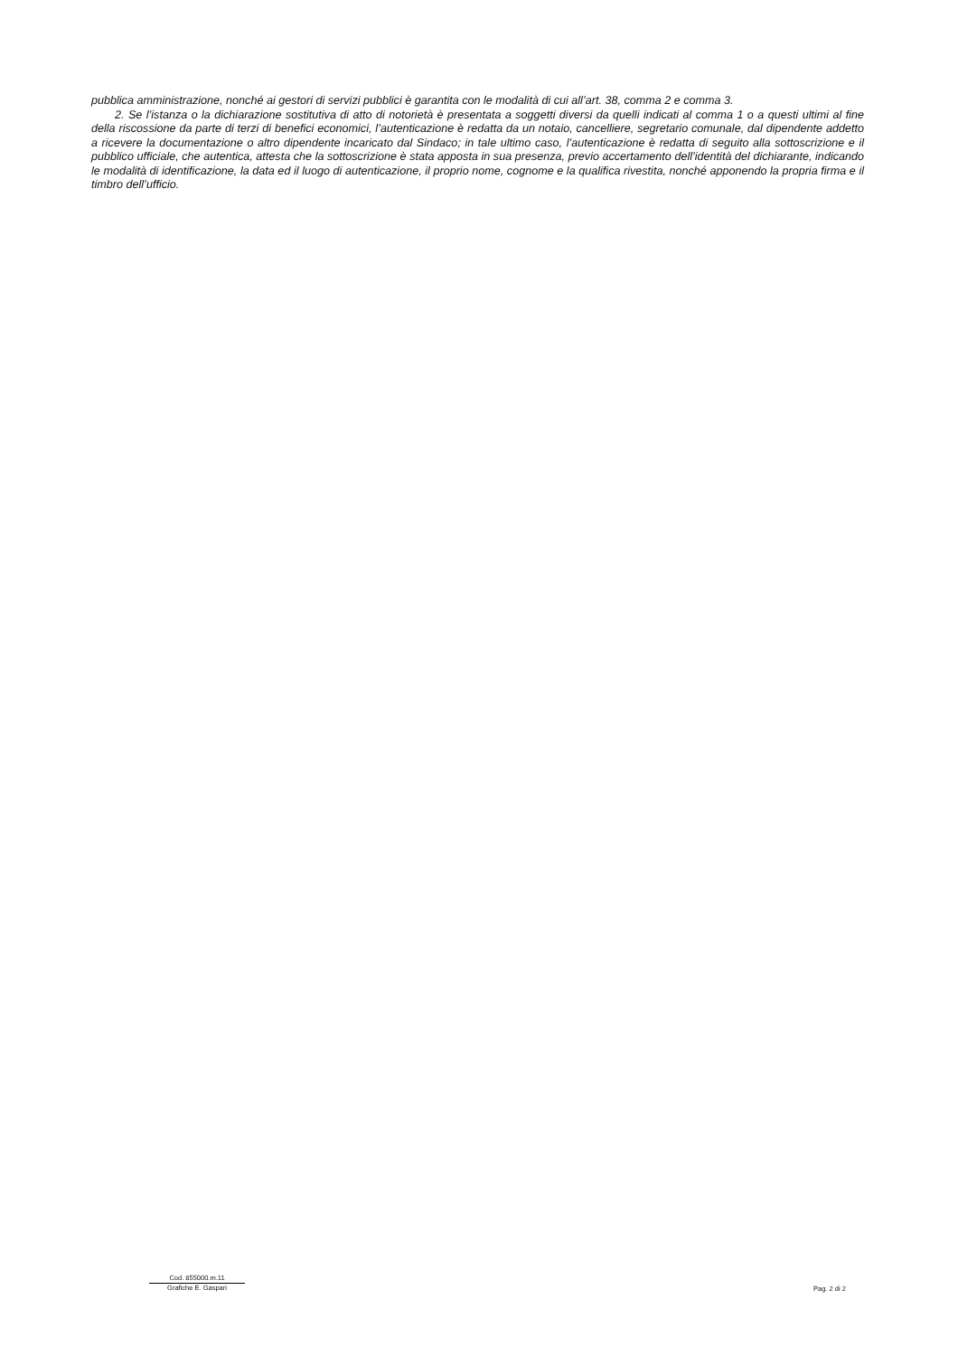pubblica amministrazione, nonché ai gestori di servizi pubblici è garantita con le modalità di cui all’art. 38, comma 2 e comma 3.
2. Se l’istanza o la dichiarazione sostitutiva di atto di notorietà è presentata a soggetti diversi da quelli indicati al comma 1 o a questi ultimi al fine della riscossione da parte di terzi di benefici economici, l’autenticazione è redatta da un notaio, cancelliere, segretario comunale, dal dipendente addetto a ricevere la documentazione o altro dipendente incaricato dal Sindaco; in tale ultimo caso, l’autenticazione è redatta di seguito alla sottoscrizione e il pubblico ufficiale, che autentica, attesta che la sottoscrizione è stata apposta in sua presenza, previo accertamento dell’identità del dichiarante, indicando le modalità di identificazione, la data ed il luogo di autenticazione, il proprio nome, cognome e la qualifica rivestita, nonché apponendo la propria firma e il timbro dell’ufficio.
Cod. 855000.m.11
Grafiche E. Gaspari
Pag. 2 di 2